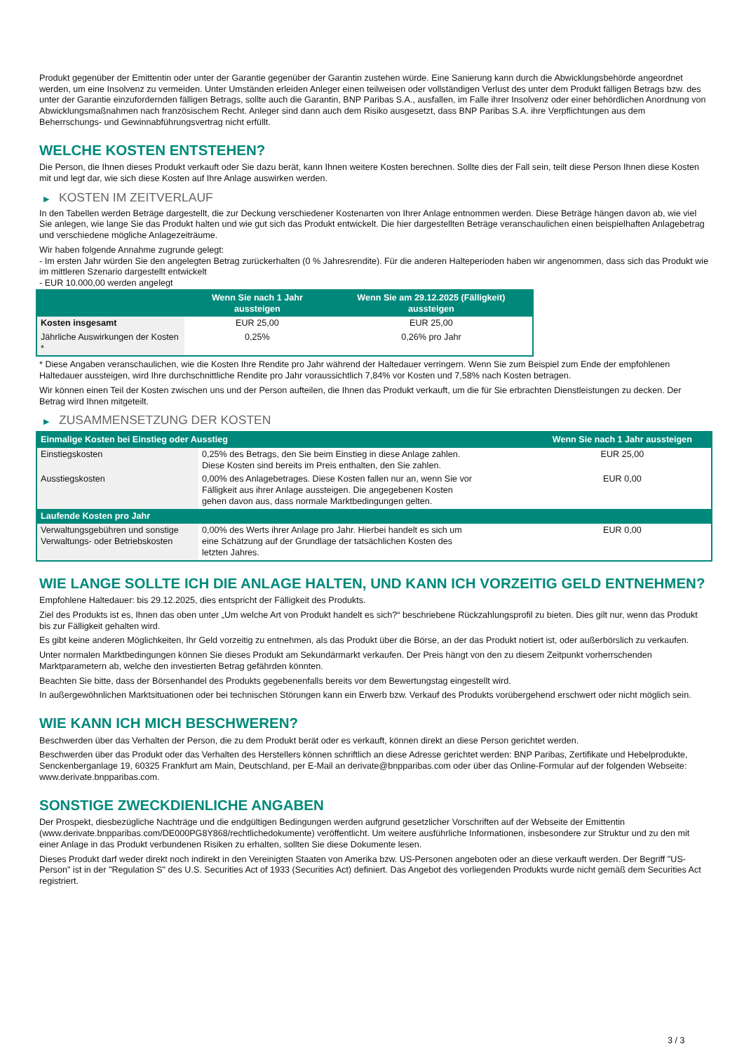Produkt gegenüber der Emittentin oder unter der Garantie gegenüber der Garantin zustehen würde. Eine Sanierung kann durch die Abwicklungsbehörde angeordnet werden, um eine Insolvenz zu vermeiden. Unter Umständen erleiden Anleger einen teilweisen oder vollständigen Verlust des unter dem Produkt fälligen Betrags bzw. des unter der Garantie einzufordernden fälligen Betrags, sollte auch die Garantin, BNP Paribas S.A., ausfallen, im Falle ihrer Insolvenz oder einer behördlichen Anordnung von Abwicklungsmaßnahmen nach französischem Recht. Anleger sind dann auch dem Risiko ausgesetzt, dass BNP Paribas S.A. ihre Verpflichtungen aus dem Beherrschungs- und Gewinnabführungsvertrag nicht erfüllt.
WELCHE KOSTEN ENTSTEHEN?
Die Person, die Ihnen dieses Produkt verkauft oder Sie dazu berät, kann Ihnen weitere Kosten berechnen. Sollte dies der Fall sein, teilt diese Person Ihnen diese Kosten mit und legt dar, wie sich diese Kosten auf Ihre Anlage auswirken werden.
▶ KOSTEN IM ZEITVERLAUF
In den Tabellen werden Beträge dargestellt, die zur Deckung verschiedener Kostenarten von Ihrer Anlage entnommen werden. Diese Beträge hängen davon ab, wie viel Sie anlegen, wie lange Sie das Produkt halten und wie gut sich das Produkt entwickelt. Die hier dargestellten Beträge veranschaulichen einen beispielhaften Anlagebetrag und verschiedene mögliche Anlagezeiträume.
Wir haben folgende Annahme zugrunde gelegt:
- Im ersten Jahr würden Sie den angelegten Betrag zurückerhalten (0 % Jahresrendite). Für die anderen Halteperioden haben wir angenommen, dass sich das Produkt wie im mittleren Szenario dargestellt entwickelt
- EUR 10.000,00 werden angelegt
| | Wenn Sie nach 1 Jahr aussteigen | Wenn Sie am 29.12.2025 (Fälligkeit) aussteigen |
| --- | --- | --- |
| Kosten insgesamt | EUR 25,00 | EUR 25,00 |
| Jährliche Auswirkungen der Kosten * | 0,25% | 0,26% pro Jahr |
* Diese Angaben veranschaulichen, wie die Kosten Ihre Rendite pro Jahr während der Haltedauer verringern. Wenn Sie zum Beispiel zum Ende der empfohlenen Haltedauer aussteigen, wird Ihre durchschnittliche Rendite pro Jahr voraussichtlich 7,84% vor Kosten und 7,58% nach Kosten betragen.
Wir können einen Teil der Kosten zwischen uns und der Person aufteilen, die Ihnen das Produkt verkauft, um die für Sie erbrachten Dienstleistungen zu decken. Der Betrag wird Ihnen mitgeteilt.
▶ ZUSAMMENSETZUNG DER KOSTEN
| Einmalige Kosten bei Einstieg oder Ausstieg | | Wenn Sie nach 1 Jahr aussteigen |
| --- | --- | --- |
| Einstiegskosten | 0,25% des Betrags, den Sie beim Einstieg in diese Anlage zahlen. Diese Kosten sind bereits im Preis enthalten, den Sie zahlen. | EUR 25,00 |
| Ausstiegskosten | 0,00% des Anlagebetrages. Diese Kosten fallen nur an, wenn Sie vor Fälligkeit aus ihrer Anlage aussteigen. Die angegebenen Kosten gehen davon aus, dass normale Marktbedingungen gelten. | EUR 0,00 |
| Laufende Kosten pro Jahr | | |
| Verwaltungsgebühren und sonstige Verwaltungs- oder Betriebskosten | 0,00% des Werts ihrer Anlage pro Jahr. Hierbei handelt es sich um eine Schätzung auf der Grundlage der tatsächlichen Kosten des letzten Jahres. | EUR 0,00 |
WIE LANGE SOLLTE ICH DIE ANLAGE HALTEN, UND KANN ICH VORZEITIG GELD ENTNEHMEN?
Empfohlene Haltedauer: bis 29.12.2025, dies entspricht der Fälligkeit des Produkts.
Ziel des Produkts ist es, Ihnen das oben unter „Um welche Art von Produkt handelt es sich?“ beschriebene Rückzahlungsprofil zu bieten. Dies gilt nur, wenn das Produkt bis zur Fälligkeit gehalten wird.
Es gibt keine anderen Möglichkeiten, Ihr Geld vorzeitig zu entnehmen, als das Produkt über die Börse, an der das Produkt notiert ist, oder außerbörslich zu verkaufen.
Unter normalen Marktbedingungen können Sie dieses Produkt am Sekundärmarkt verkaufen. Der Preis hängt von den zu diesem Zeitpunkt vorherrschenden Marktparametern ab, welche den investierten Betrag gefährden könnten.
Beachten Sie bitte, dass der Börsenhandel des Produkts gegebenenfalls bereits vor dem Bewertungstag eingestellt wird.
In außergewöhnlichen Marktsituationen oder bei technischen Störungen kann ein Erwerb bzw. Verkauf des Produkts vorübergehend erschwert oder nicht möglich sein.
WIE KANN ICH MICH BESCHWEREN?
Beschwerden über das Verhalten der Person, die zu dem Produkt berät oder es verkauft, können direkt an diese Person gerichtet werden.
Beschwerden über das Produkt oder das Verhalten des Herstellers können schriftlich an diese Adresse gerichtet werden: BNP Paribas, Zertifikate und Hebelprodukte, Senckenberganlage 19, 60325 Frankfurt am Main, Deutschland, per E-Mail an derivate@bnpparibas.com oder über das Online-Formular auf der folgenden Webseite: www.derivate.bnpparibas.com.
SONSTIGE ZWECKDIENLICHE ANGABEN
Der Prospekt, diesbezügliche Nachträge und die endgültigen Bedingungen werden aufgrund gesetzlicher Vorschriften auf der Webseite der Emittentin (www.derivate.bnpparibas.com/DE000PG8Y868/rechtlichedokumente) veröffentlicht. Um weitere ausführliche Informationen, insbesondere zur Struktur und zu den mit einer Anlage in das Produkt verbundenen Risiken zu erhalten, sollten Sie diese Dokumente lesen.
Dieses Produkt darf weder direkt noch indirekt in den Vereinigten Staaten von Amerika bzw. US-Personen angeboten oder an diese verkauft werden. Der Begriff "US-Person" ist in der "Regulation S" des U.S. Securities Act of 1933 (Securities Act) definiert. Das Angebot des vorliegenden Produkts wurde nicht gemäß dem Securities Act registriert.
3 / 3